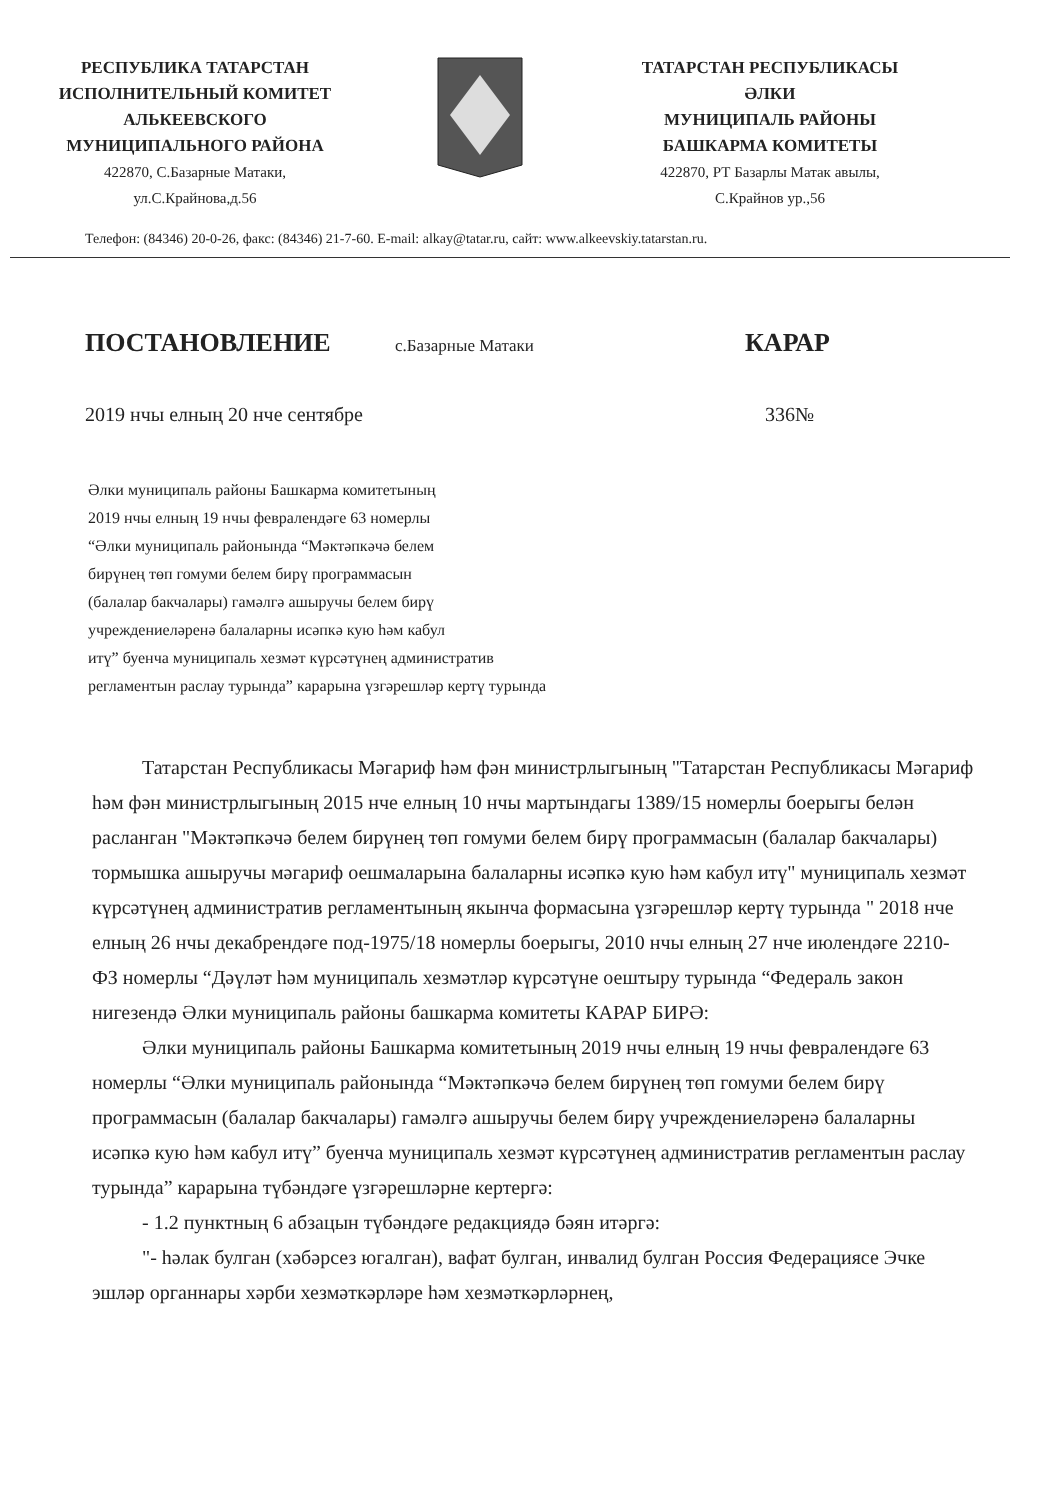РЕСПУБЛИКА ТАТАРСТАН
ИСПОЛНИТЕЛЬНЫЙ КОМИТЕТ
АЛЬКЕЕВСКОГО
МУНИЦИПАЛЬНОГО РАЙОНА
422870, С.Базарные Матаки,
ул.С.Крайнова,д.56
ТАТАРСТАН РЕСПУБЛИКАСЫ
ӘЛКИ
МУНИЦИПАЛЬ РАЙОНЫ
БАШКАРМА КОМИТЕТЫ
422870, РТ Базарлы Матак авылы,
С.Крайнов ур.,56
Телефон: (84346) 20-0-26, факс: (84346) 21-7-60. E-mail: alkay@tatar.ru, сайт: www.alkeevskiy.tatarstan.ru.
ПОСТАНОВЛЕНИЕ с.Базарные Матаки КАРАР
2019 нчы елның 20 нче сентябре 336№
Әлки муниципаль районы Башкарма комитетының
2019 нчы елның 19 нчы февралендәге 63 номерлы
“Әлки муниципаль районында “Мәктәпкәчә белем
бирүнең төп гомуми белем бирү программасын
(балалар бакчалары) гамәлгә ашыручы белем бирү
учреждениеләренә балаларны исәпкә кую һәм кабул
итү” буенча муниципаль хезмәт күрсәтүнең административ
регламентын раслау турында” карарына үзгәрешләр кертү турында
Татарстан Республикасы Мәгариф һәм фән министрлыгының "Татарстан Республикасы Мәгариф һәм фән министрлыгының 2015 нче елның 10 нчы мартындагы 1389/15 номерлы боерыгы белән расланган "Мәктәпкәчә белем бирүнең төп гомуми белем бирү программасын (балалар бакчалары) тормышка ашыручы мәгариф оешмаларына балаларны исәпкә кую һәм кабул итү" муниципаль хезмәт күрсәтүнең административ регламентының якынча формасына үзгәрешләр кертү турында " 2018 нче елның 26 нчы декабрендәге под-1975/18 номерлы боерыгы, 2010 нчы елның 27 нче июлендәге 2210-ФЗ номерлы “Дәүләт һәм муниципаль хезмәтләр күрсәтүне оештыру турында “Федераль закон нигезендә Әлки муниципаль районы башкарма комитеты КАРАР БИРӘ:
Әлки муниципаль районы Башкарма комитетының 2019 нчы елның 19 нчы февралендәге 63 номерлы “Әлки муниципаль районында “Мәктәпкәчә белем бирүнең төп гомуми белем бирү программасын (балалар бакчалары) гамәлгә ашыручы белем бирү учреждениеләренә балаларны исәпкә кую һәм кабул итү” буенча муниципаль хезмәт күрсәтүнең административ регламентын раслау турында” карарына түбәндәге үзгәрешләрне кертергә:
- 1.2 пунктның 6 абзацын түбәндәге редакциядә бәян итәргә:
"- һәлак булган (хәбәрсез югалган), вафат булган, инвалид булган Россия Федерациясе Эчке эшләр органнары хәрби хезмәткәрләре һәм хезмәткәрләрнең,